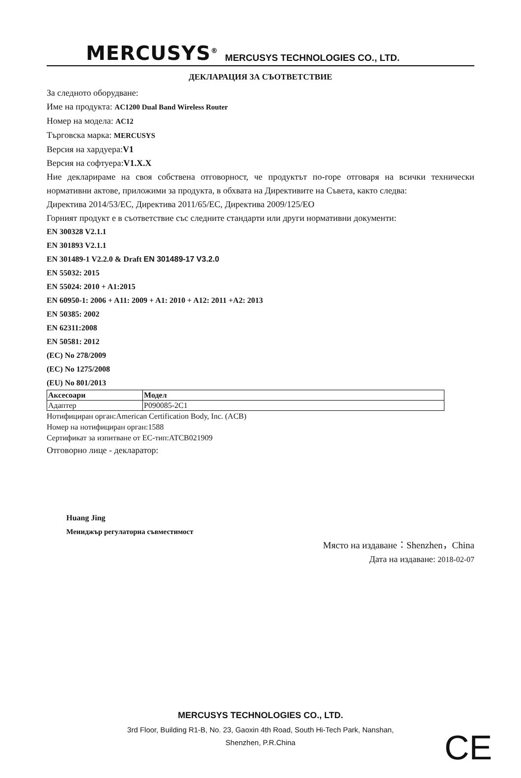MERCUSYS<sup>®</sup> MERCUSYS TECHNOLOGIES CO., LTD.
ДЕКЛАРАЦИЯ ЗА СЪОТВЕТСТВИЕ
За следното оборудване:
Име на продукта: AC1200 Dual Band Wireless Router
Номер на модела: AC12
Търговска марка: MERCUSYS
Версия на хардуера:V1
Версия на софтуера:V1.X.X
Ние декларираме на своя собствена отговорност, че продуктът по-горе отговаря на всички технически нормативни актове, приложими за продукта, в обхвата на Директивите на Съвета, както следва:
Директива 2014/53/ЕС, Директива 2011/65/ЕС, Директива 2009/125/ЕО
Горният продукт е в съответствие със следните стандарти или други нормативни документи:
EN 300328 V2.1.1
EN 301893 V2.1.1
EN 301489-1 V2.2.0 & Draft EN 301489-17 V3.2.0
EN 55032: 2015
EN 55024: 2010 + A1:2015
EN 60950-1: 2006 + A11: 2009 + A1: 2010 + A12: 2011 +A2: 2013
EN 50385: 2002
EN 62311:2008
EN 50581: 2012
(EC) No 278/2009
(EC) No 1275/2008
(EU) No 801/2013
| Аксесоари | Модел |
| --- | --- |
| Адаптер | P090085-2C1 |
Нотифициран орган:American Certification Body, Inc. (ACB)
Номер на нотифициран орган:1588
Сертификат за изпитване от ЕС-тип:ATCB021909
Отговорно лице - декларатор:
Huang Jing
Мениджър регулаторна съвместимост
Място на издаване：Shenzhen，China
Дата на издаване: 2018-02-07
MERCUSYS TECHNOLOGIES CO., LTD.
3rd Floor, Building R1-B, No. 23, Gaoxin 4th Road, South Hi-Tech Park, Nanshan,
Shenzhen, P.R.China
CE